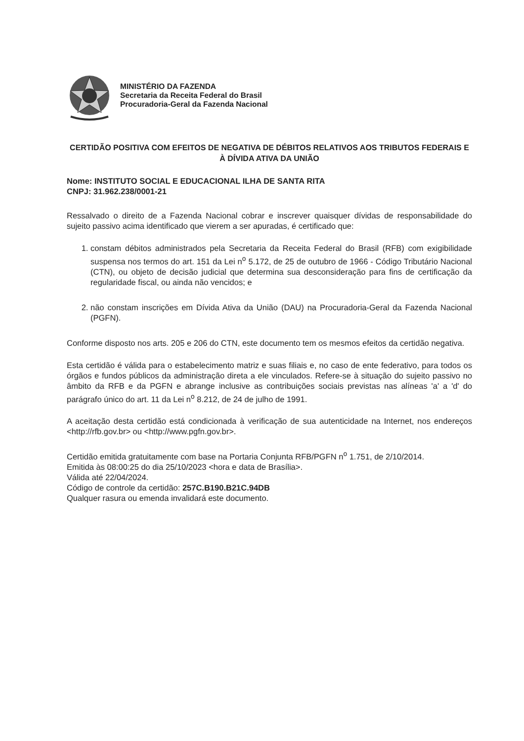MINISTÉRIO DA FAZENDA
Secretaria da Receita Federal do Brasil
Procuradoria-Geral da Fazenda Nacional
CERTIDÃO POSITIVA COM EFEITOS DE NEGATIVA DE DÉBITOS RELATIVOS AOS TRIBUTOS FEDERAIS E À DÍVIDA ATIVA DA UNIÃO
Nome: INSTITUTO SOCIAL E EDUCACIONAL ILHA DE SANTA RITA
CNPJ: 31.962.238/0001-21
Ressalvado o direito de a Fazenda Nacional cobrar e inscrever quaisquer dívidas de responsabilidade do sujeito passivo acima identificado que vierem a ser apuradas, é certificado que:
1. constam débitos administrados pela Secretaria da Receita Federal do Brasil (RFB) com exigibilidade suspensa nos termos do art. 151 da Lei n<sup>o</sup> 5.172, de 25 de outubro de 1966 - Código Tributário Nacional (CTN), ou objeto de decisão judicial que determina sua desconsideração para fins de certificação da regularidade fiscal, ou ainda não vencidos; e
2. não constam inscrições em Dívida Ativa da União (DAU) na Procuradoria-Geral da Fazenda Nacional (PGFN).
Conforme disposto nos arts. 205 e 206 do CTN, este documento tem os mesmos efeitos da certidão negativa.
Esta certidão é válida para o estabelecimento matriz e suas filiais e, no caso de ente federativo, para todos os órgãos e fundos públicos da administração direta a ele vinculados. Refere-se à situação do sujeito passivo no âmbito da RFB e da PGFN e abrange inclusive as contribuições sociais previstas nas alíneas 'a' a 'd' do parágrafo único do art. 11 da Lei n<sup>o</sup> 8.212, de 24 de julho de 1991.
A aceitação desta certidão está condicionada à verificação de sua autenticidade na Internet, nos endereços <http://rfb.gov.br> ou <http://www.pgfn.gov.br>.
Certidão emitida gratuitamente com base na Portaria Conjunta RFB/PGFN n<sup>o</sup> 1.751, de 2/10/2014.
Emitida às 08:00:25 do dia 25/10/2023 <hora e data de Brasília>.
Válida até 22/04/2024.
Código de controle da certidão: 257C.B190.B21C.94DB
Qualquer rasura ou emenda invalidará este documento.